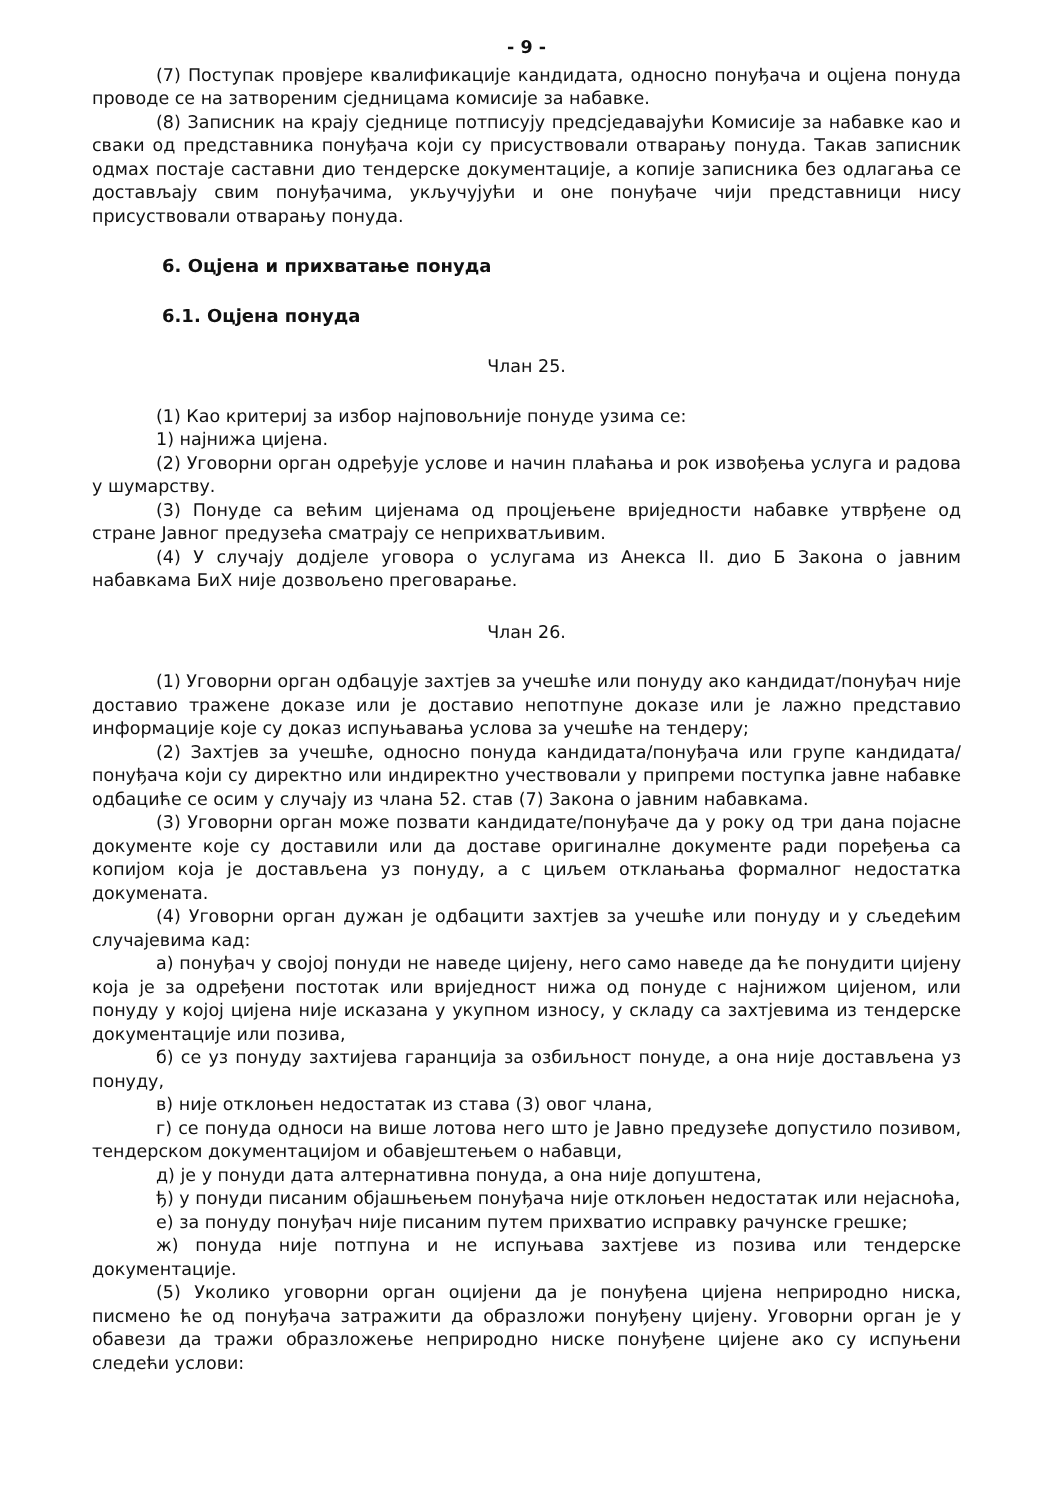- 9 -
(7) Поступак провјере квалификације кандидата, односно понуђача и оцјена понуда проводе се на затвореним сједницама комисије за набавке.
(8) Записник на крају сједнице потписују предсједавајући Комисије за набавке као и сваки од представника понуђача који су присуствовали отварању понуда. Такав записник одмах постаје саставни дио тендерске документације, а копије записника без одлагања се достављају свим понуђачима, укључујући и оне понуђаче чији представници нису присуствовали отварању понуда.
6. Оцјена и прихватање понуда
6.1. Оцјена понуда
Члан 25.
(1) Као критериј за избор најповољније понуде узима се:
1) најнижа цијена.
(2) Уговорни орган одређује услове и начин плаћања и рок извођења услуга и радова у шумарству.
(3) Понуде са већим цијенама од процјењене вриједности набавке утврђене од стране Јавног предузећа сматрају се неприхватљивим.
(4) У случају додјеле уговора о услугама из Анекса II. дио Б Закона о јавним набавкама БиХ није дозвољено преговарање.
Члан 26.
(1) Уговорни орган одбацује захтјев за учешће или понуду ако кандидат/понуђач није доставио тражене доказе или је доставио непотпуне доказе или је лажно представио информације које су доказ испуњавања услова за учешће на тендеру;
(2) Захтјев за учешће, односно понуда кандидата/понуђача или групе кандидата/понуђача који су директно или индиректно учествовали у припреми поступка јавне набавке одбациће се осим у случају из члана 52. став (7) Закона о јавним набавкама.
(3) Уговорни орган може позвати кандидате/понуђаче да у року од три дана појасне документе које су доставили или да доставе оригиналне документе ради поређења са копијом која је достављена уз понуду, а с циљем отклањања формалног недостатка докумената.
(4) Уговорни орган дужан је одбацити захтјев за учешће или понуду и у сљедећим случајевима кад:
а) понуђач у својој понуди не наведе цијену, него само наведе да ће понудити цијену која је за одређени постотак или вриједност нижа од понуде с најнижом цијеном, или понуду у којој цијена није исказана у укупном износу, у складу са захтјевима из тендерске документације или позива,
б) се уз понуду захтијева гаранција за озбиљност понуде, а она није достављена уз понуду,
в) није отклоњен недостатак из става (3) овог члана,
г) се понуда односи на више лотова него што је Јавно предузеће допустило позивом, тендерском документацијом и обавјештењем о набавци,
д) је у понуди дата алтернативна понуда, а она није допуштена,
ђ) у понуди писаним објашњењем понуђача није отклоњен недостатак или нејасноћа,
е) за понуду понуђач није писаним путем прихватио исправку рачунске грешке;
ж) понуда није потпуна и не испуњава захтјеве из позива или тендерске документације.
(5) Уколико уговорни орган оцијени да је понуђена цијена неприродно ниска, писмено ће од понуђача затражити да образложи понуђену цијену. Уговорни орган је у обавези да тражи образложење неприродно ниске понуђене цијене ако су испуњени следећи услови: